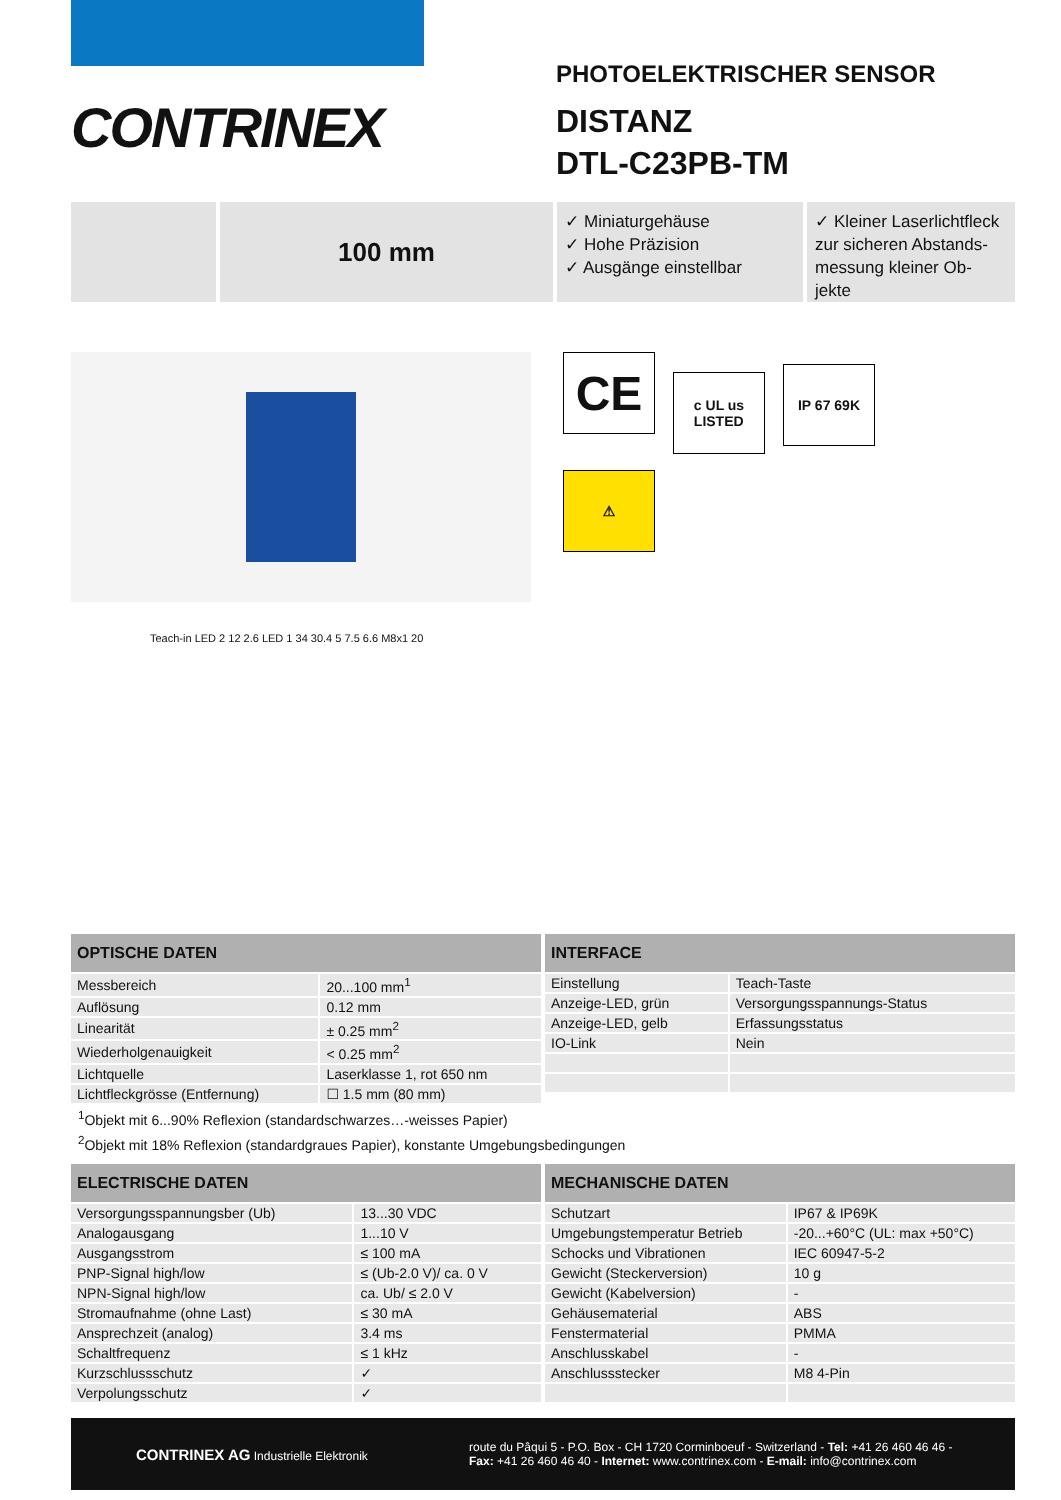CONTRINEX
PHOTOELEKTRISCHER SENSOR
DISTANZ
DTL-C23PB-TM
100 mm
✓ Miniaturgehäuse
✓ Hohe Präzision
✓ Ausgänge einstellbar
✓ Kleiner Laserlichtfleck
zur sicheren Abstands-
messung kleiner Ob-
jekte
CE c UL us
LISTED IP 67 69K
⚠
Teach-in LED 2 12 2.6 LED 1 34 30.4 5 7.5 6.6 M8x1 20
| OPTISCHE DATEN | |
| --- | --- |
| Messbereich | 20...100 mm<sup>1</sup> |
| Auflösung | 0.12 mm |
| Linearität | ± 0.25 mm<sup>2</sup> |
| Wiederholgenauigkeit | < 0.25 mm<sup>2</sup> |
| Lichtquelle | Laserklasse 1, rot 650 nm |
| Lichtfleckgrösse (Entfernung) | ☐ 1.5 mm (80 mm) |
| INTERFACE | |
| --- | --- |
| Einstellung | Teach-Taste |
| Anzeige-LED, grün | Versorgungsspannungs-Status |
| Anzeige-LED, gelb | Erfassungsstatus |
| IO-Link | Nein |
<sup>1</sup> Objekt mit 6...90% Reflexion (standardschwarzes…-weisses Papier)
<sup>2</sup> Objekt mit 18% Reflexion (standardgraues Papier), konstante Umgebungsbedingungen
| ELECTRISCHE DATEN | |
| --- | --- |
| Versorgungsspannungsber (Ub) | 13...30 VDC |
| Analogausgang | 1...10 V |
| Ausgangsstrom | ≤ 100 mA |
| PNP-Signal high/low | ≤ (Ub-2.0 V)/ ca. 0 V |
| NPN-Signal high/low | ca. Ub/ ≤ 2.0 V |
| Stromaufnahme (ohne Last) | ≤ 30 mA |
| Ansprechzeit (analog) | 3.4 ms |
| Schaltfrequenz | ≤ 1 kHz |
| Kurzschlussschutz | ✓ |
| Verpolungsschutz | ✓ |
| MECHANISCHE DATEN | |
| --- | --- |
| Schutzart | IP67 & IP69K |
| Umgebungstemperatur Betrieb | -20...+60°C (UL: max +50°C) |
| Schocks und Vibrationen | IEC 60947-5-2 |
| Gewicht (Steckerversion) | 10 g |
| Gewicht (Kabelversion) | - |
| Gehäusematerial | ABS |
| Fenstermaterial | PMMA |
| Anschlusskabel | - |
| Anschlussstecker | M8 4-Pin |
CONTRINEX AG Industrielle Elektronik
route du Pâqui 5 - P.O. Box - CH 1720 Corminboeuf - Switzerland - Tel: +41 26 460 46 46 -
Fax: +41 26 460 46 40 - Internet: www.contrinex.com - E-mail: info@contrinex.com